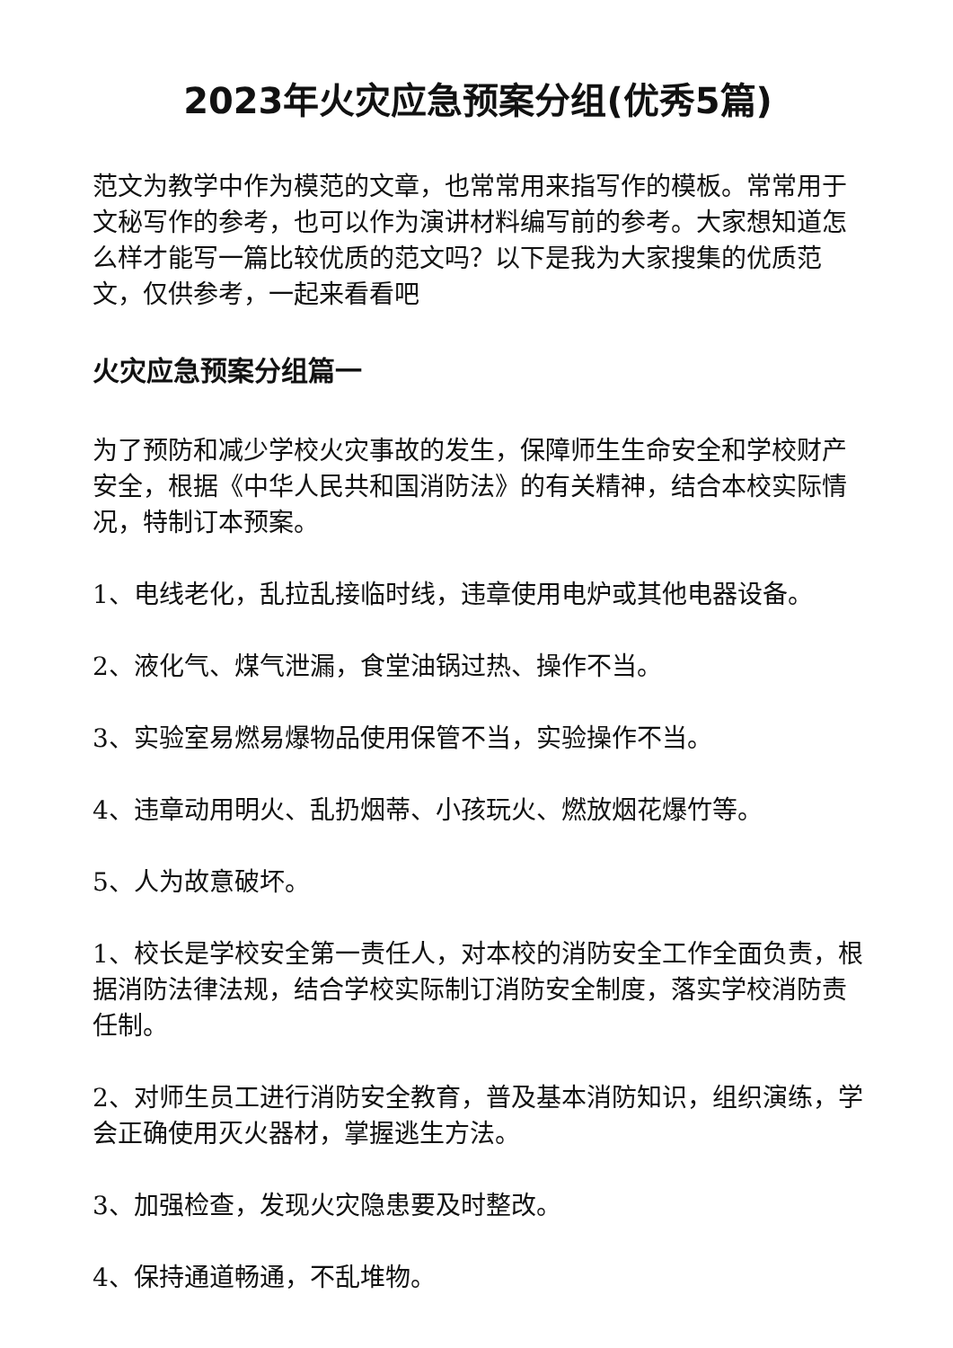2023年火灾应急预案分组(优秀5篇)
范文为教学中作为模范的文章，也常常用来指写作的模板。常常用于文秘写作的参考，也可以作为演讲材料编写前的参考。大家想知道怎么样才能写一篇比较优质的范文吗？以下是我为大家搜集的优质范文，仅供参考，一起来看看吧
火灾应急预案分组篇一
为了预防和减少学校火灾事故的发生，保障师生生命安全和学校财产安全，根据《中华人民共和国消防法》的有关精神，结合本校实际情况，特制订本预案。
1、电线老化，乱拉乱接临时线，违章使用电炉或其他电器设备。
2、液化气、煤气泄漏，食堂油锅过热、操作不当。
3、实验室易燃易爆物品使用保管不当，实验操作不当。
4、违章动用明火、乱扔烟蒂、小孩玩火、燃放烟花爆竹等。
5、人为故意破坏。
1、校长是学校安全第一责任人，对本校的消防安全工作全面负责，根据消防法律法规，结合学校实际制订消防安全制度，落实学校消防责任制。
2、对师生员工进行消防安全教育，普及基本消防知识，组织演练，学会正确使用灭火器材，掌握逃生方法。
3、加强检查，发现火灾隐患要及时整改。
4、保持通道畅通，不乱堆物。